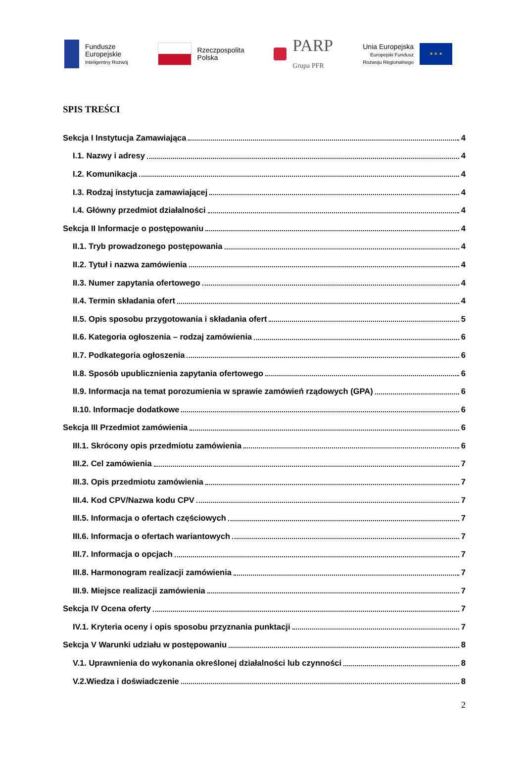Fundusze
Europejskie
Inteligentny Rozwój
Rzeczpospolita
Polska
PARP
Grupa PFR
Unia Europejska
Europejski Fundusz
Rozwoju Regionalnego
★ ★ ★
SPIS TREŚCI
Sekcja I Instytucja Zamawiająca 4
I.1. Nazwy i adresy 4
I.2. Komunikacja 4
I.3. Rodzaj instytucja zamawiającej 4
I.4. Główny przedmiot działalności 4
Sekcja II Informacje o postępowaniu 4
II.1. Tryb prowadzonego postępowania 4
II.2. Tytuł i nazwa zamówienia 4
II.3. Numer zapytania ofertowego 4
II.4. Termin składania ofert 4
II.5. Opis sposobu przygotowania i składania ofert 5
II.6. Kategoria ogłoszenia – rodzaj zamówienia 6
II.7. Podkategoria ogłoszenia 6
II.8. Sposób upublicznienia zapytania ofertowego 6
II.9. Informacja na temat porozumienia w sprawie zamówień rządowych (GPA) 6
II.10. Informacje dodatkowe 6
Sekcja III Przedmiot zamówienia 6
III.1. Skrócony opis przedmiotu zamówienia 6
III.2. Cel zamówienia 7
III.3. Opis przedmiotu zamówienia 7
III.4. Kod CPV/Nazwa kodu CPV 7
III.5. Informacja o ofertach częściowych 7
III.6. Informacja o ofertach wariantowych 7
III.7. Informacja o opcjach 7
III.8. Harmonogram realizacji zamówienia 7
III.9. Miejsce realizacji zamówienia 7
Sekcja IV Ocena oferty 7
IV.1. Kryteria oceny i opis sposobu przyznania punktacji 7
Sekcja V Warunki udziału w postępowaniu 8
V.1. Uprawnienia do wykonania określonej działalności lub czynności 8
V.2.Wiedza i doświadczenie 8
2